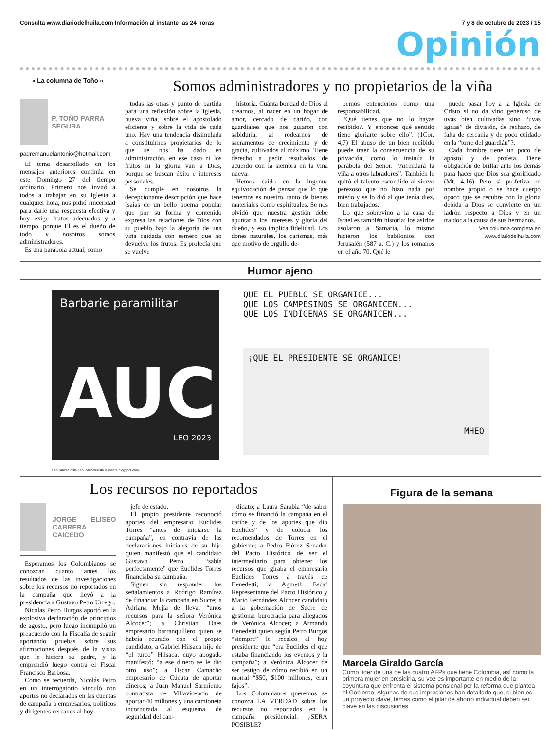Consulta www.diariodelhuila.com Información al instante las 24 horas 7 y 8 de octubre de 2023 / 15
Opinión
» La columna de Toño «
P. TOÑO PARRA SEGURA
padremanuelantonio@hotmail.com
El tema desarrollado en los mensajes anteriores continúa en este Domingo 27 del tiempo ordinario. Primero nos invitó a todos a trabajar en su Iglesia a cualquier hora, nos pidió sinceridad para darle una respuesta efectiva y hoy exige frutos adecuados y a tiempo, porque El es el dueño de todo y nosotros somos administradores.
Es una parábola actual, como
Somos administradores y no propietarios de la viña
todas las otras y punto de partida para una reflexión sobre la Iglesia, nueva viña, sobre el apostolado eficiente y sobre la vida de cada uno. Hay una tendencia disimulada a constituirnos propietarios de lo que se nos ha dado en administración, en ese caso ni los frutos ni la gloria van a Dios, porque se buscan éxito e intereses personales.
Se cumple en nosotros la decepcionante descripción que hace Isaías de un bello poema popular que por su forma y contenido expresa las relaciones de Dios con su pueblo bajo la alegoría de una viña cuidada con esmero que no devuelve los frutos. Es profecía que se vuelve
historia. Cuánta bondad de Dios al crearnos, al nacer en un hogar de amor, cercado de cariño, con guardianes que nos guiaron con sabiduría, al rodearnos de sacramentos de crecimiento y de gracia, cultivados al máximo. Tiene derecho a pedir resultados de acuerdo con la siembra en la viña nueva.
Hemos caído en la ingenua equivocación de pensar que lo que tenemos es nuestro, tanto de bienes materiales como espirituales. Se nos olvidó que nuestra gestión debe apuntar a los intereses y gloria del dueño, y eso implica fidelidad. Los dones naturales, los carismas, más que motivo de orgullo de-
bemos entenderlos como una responsabilidad.
“Qué tienes que no lo hayas recibido?. Y entonces qué sentido tiene gloriarte sobre ello”. (1Cor. 4,7) El abuso de un bien recibido puede traer la consecuencia de su privación, como lo insinúa la parábola del Señor: “Arrendará la viña a otros labradores”. También le quitó el talento escondido al siervo perezoso que no hizo nada por miedo y se lo dió al que tenía diez, bien trabajados.
Lo que sobrevino a la casa de Israel es también historia: los asirios asolaron a Samaria, lo mismo hicieron los babilonios con Jerusalén (587 a. C.) y los romanos en el año 70. Qué le
puede pasar hoy a la Iglesia de Cristo si no da vino generoso de uvas bien cultivadas sino “uvas agrias” de división, de rechazo, de falta de cercanía y de poco cuidado en la “torre del guardián”?.
Cada hombre tiene un poco de apóstol y de profeta. Tiene obligación de brillar ante los demás para hacer que Dios sea glorificado (Mt. 4,16) Pero si profetiza en nombre propio o se hace cuerpo opaco que se recubre con la gloria debida a Dios se convierte en un ladrón respecto a Dios y en un traidor a la causa de sus hermanos.
Vea columna completa en www.diariodelhuila.com
Humor ajeno
Barbarie paramilitar
AUC
LEO 2023
QUE EL PUEBLO SE ORGANICE...
QUE LOS CAMPESINOS SE ORGANICEN...
QUE LOS INDÍGENAS SE ORGANICEN...
¡QUE EL PRESIDENTE SE ORGANICE!
MHEO
LeoCaricaturista Leo_caricaturista leosatira.blogspot.com
Los recursos no reportados
JORGE ELISEO CABRERA CAICEDO
Esperamos los Colombianos se conozcan cuanto antes los resultados de las investigaciones sobre los recursos no reportados en la campaña que llevó a la presidencia a Gustavo Petro Urrego.
Nicolas Petro Burgos aportó en la explosiva declaración de principios de agosto, pero luego incumplió un preacuerdo con la Fiscalía de seguir aportando pruebas sobre sus afirmaciones después de la visita que le hiciera su padre, y la emprendió luego contra el Fiscal Francisco Barbosa.
Como se recuerda, Nicolás Petro en un interrogatorio vinculó con aportes no declarados en las cuentas de campaña a empresarios, políticos y dirigentes cercanos al hoy
jefe de estado.
El propio presidente reconoció aportes del empresario Euclides Torres “antes de iniciarse la campaña”, en contravía de las declaraciones iniciales de su hijo quien manifestó que el candidato Gustavo Petro “sabía perfectamente” que Euclides Torres financiaba su campaña.
Siguen sin responder los señalamientos a Rodrigo Ramírez de financiar la campaña en Sucre; a Adriana Mejía de llevar “unos recursos para la señora Verónica Alcocer”; a Christian Daes empresario barranquillero quien se habría reunido con el propio candidato; a Gabriel Hilsaca hijo de “el turco” Hilsaca, cuyo abogado manifestó: “a ese dinero se le dio otro uso”; a Oscar Camacho empresario de Cúcuta de aportar dineros; a Juan Manuel Sarmiento contratista de Villavicencio de aportar 40 millones y una camioneta incorporada al esquema de seguridad del can-
didato; a Laura Sarabia “de saber cómo se financió la campaña en el caribe y de los aportes que dio Euclides” y de colocar los recomendados de Torres en el gobierno; a Pedro Flórez Senador del Pacto Histórico de ser el intermediario para obtener los recursos que giraba el empresario Euclides Torres a través de Benedetti; a Agmeth Escaf Representante del Pacto Histórico y Mario Fernández Alcocer candidato a la gobernación de Sucre de gestionar burocracia para allegados de Verónica Alcocer; a Armando Benedetti quien según Petro Burgos “siempre” le recalco al hoy presidente que “era Euclides el que estaba financiando los eventos y la campaña”; a Verónica Alcocer de ser testigo de cómo recibió en un morral “$50, $100 millones, eran fajos”.
Los Colombianos queremos se conozca LA VERDAD sobre los recursos no reportados en la campaña presidencial. ¿SERA POSIBLE?
Figura de la semana
Marcela Giraldo García
Como líder de una de las cuatro AFPs que tiene Colombia, así como la primera mujer en presidirla, su voz es importante en medio de la coyuntura que enfrenta el sistema pensional por la reforma que plantea el Gobierno. Algunas de sus impresiones han detallado que, si bien es un proyecto clave, temas como el pilar de ahorro individual deben ser clave en las discusiones.